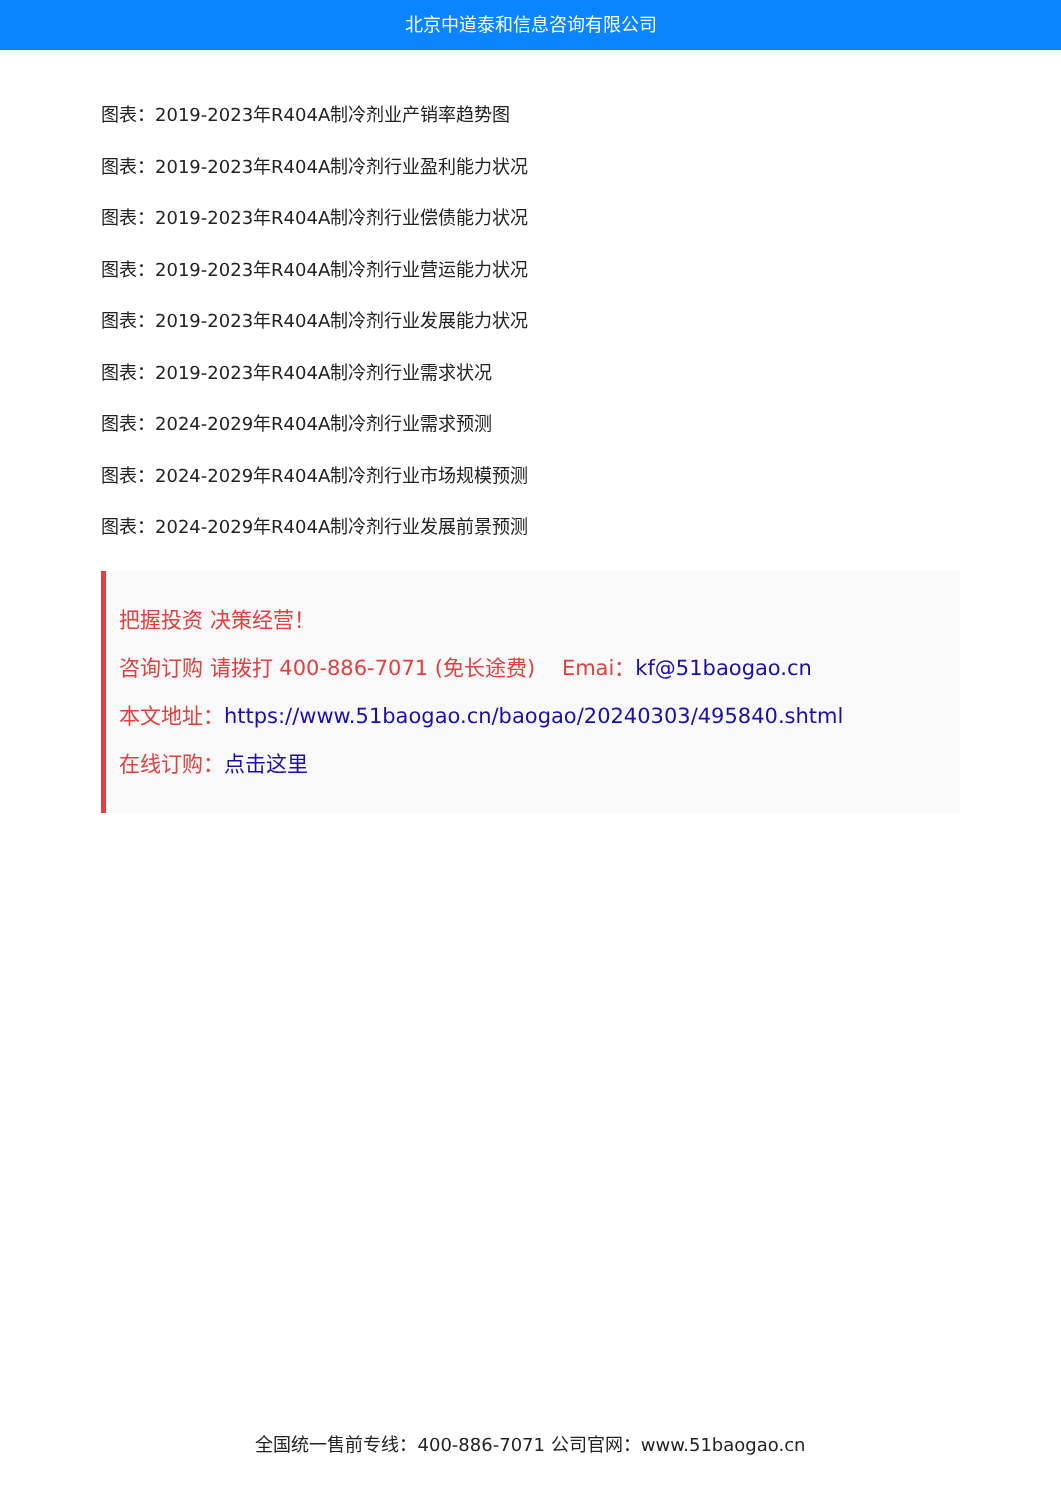北京中道泰和信息咨询有限公司
图表：2019-2023年R404A制冷剂业产销率趋势图
图表：2019-2023年R404A制冷剂行业盈利能力状况
图表：2019-2023年R404A制冷剂行业偿债能力状况
图表：2019-2023年R404A制冷剂行业营运能力状况
图表：2019-2023年R404A制冷剂行业发展能力状况
图表：2019-2023年R404A制冷剂行业需求状况
图表：2024-2029年R404A制冷剂行业需求预测
图表：2024-2029年R404A制冷剂行业市场规模预测
图表：2024-2029年R404A制冷剂行业发展前景预测
把握投资 决策经营！
咨询订购 请拨打 400-886-7071 (免长途费) Emai：kf@51baogao.cn
本文地址：https://www.51baogao.cn/baogao/20240303/495840.shtml
在线订购：点击这里
全国统一售前专线：400-886-7071 公司官网：www.51baogao.cn